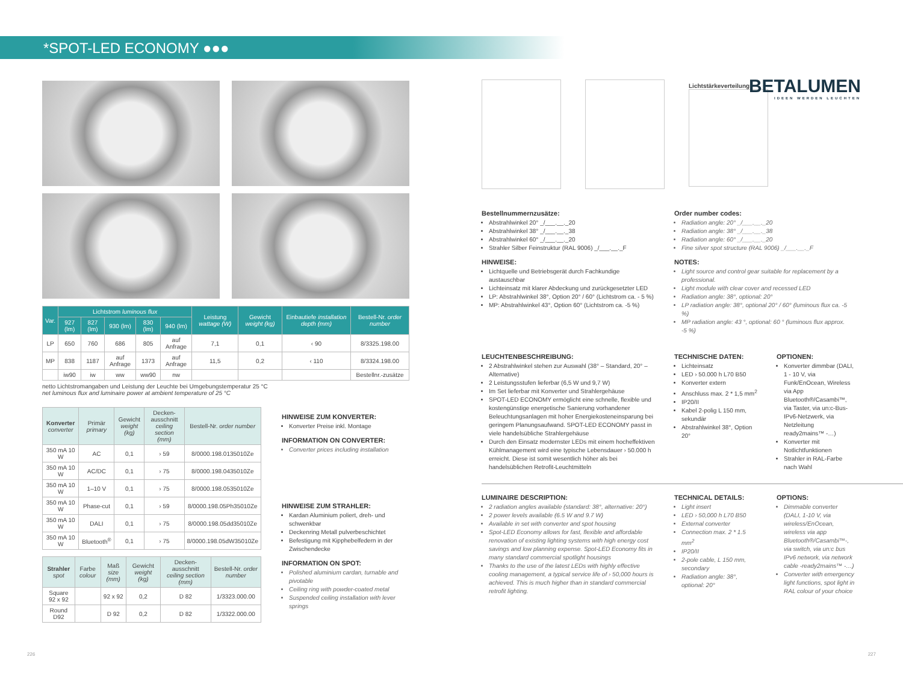*SPOT-LED ECONOMY ●●●
BETALUMEN
IDEEN WERDEN LEUCHTEN
| Var. | Lichtstrom luminous flux | | | | | Leistung wattage (W) | Gewicht weight (kg) | Einbautiefe installation depth (mm) | Bestell-Nr. order number |
| --- | --- | --- | --- | --- | --- | --- | --- | --- | --- |
| | 927 (lm) | 827 (lm) | 930 (lm) | 830 (lm) | 940 (lm) | | | | |
| LP | 650 | 760 | 686 | 805 | auf Anfrage | 7,1 | 0,1 | ‹ 90 | 8/3325.198.00 |
| MP | 838 | 1187 | auf Anfrage | 1373 | auf Anfrage | 11,5 | 0,2 | ‹ 110 | 8/3324.198.00 |
| | iw90 | iw | ww | ww90 | nw | | | | Bestellnr.-zusätze |
netto Lichtstromangaben und Leistung der Leuchte bei Umgebungstemperatur 25 °C
net luminous flux and luminaire power at ambient temperature of 25 °C
| Konverter converter | Primär primary | Gewicht weight (kg) | Decken-ausschnitt ceiling section (mm) | Bestell-Nr. order number |
| --- | --- | --- | --- | --- |
| 350 mA 10 W | AC | 0,1 | › 59 | 8/0000.198.0135010Ze |
| 350 mA 10 W | AC/DC | 0,1 | › 75 | 8/0000.198.0435010Ze |
| 350 mA 10 W | 1–10 V | 0,1 | › 75 | 8/0000.198.0535010Ze |
| 350 mA 10 W | Phase-cut | 0,1 | › 59 | 8/0000.198.05Ph35010Ze |
| 350 mA 10 W | DALI | 0,1 | › 75 | 8/0000.198.05dd35010Ze |
| 350 mA 10 W | Bluetooth<sup>®</sup> | 0,1 | › 75 | 8/0000.198.05dW35010Ze |
| Strahler spot | Farbe colour | Maß size (mm) | Gewicht weight (kg) | Decken-ausschnitt ceiling section (mm) | Bestell-Nr. order number |
| --- | --- | --- | --- | --- | --- |
| Square 92 x 92 | | 92 x 92 | 0,2 | D 82 | 1/3323.000.00 |
| Round D92 | | D 92 | 0,2 | D 82 | 1/3322.000.00 |
HINWEISE ZUM KONVERTER:
Konverter Preise inkl. Montage
INFORMATION ON CONVERTER:
Converter prices including installation
HINWEISE ZUM STRAHLER:
Kardan Aluminium poliert, dreh- und schwenkbar
Deckenring Metall pulverbeschichtet
Befestigung mit Kipphebelfedern in der Zwischendecke
INFORMATION ON SPOT:
Polished aluminium cardan, turnable and pivotable
Ceiling ring with powder-coated metal
Suspended ceiling installation with lever springs
Lichtstärkeverteilung
Bestellnummernzusätze:
Abstrahlwinkel 20° _/___.__._20
Abstrahlwinkel 38° _/___.__._38
Abstrahlwinkel 60° _/___.__._20
Strahler Silber Feinstruktur (RAL 9006) _/___.__._F
HINWEISE:
Lichtquelle und Betriebsgerät durch Fachkundige austauschbar
Lichteinsatz mit klarer Abdeckung und zurückgesetzter LED
LP: Abstrahlwinkel 38°, Option 20° / 60° (Lichtstrom ca. - 5 %)
MP: Abstrahlwinkel 43°, Option 60° (Lichtstrom ca. -5 %)
Order number codes:
Radiation angle: 20° _/___.__._20
Radiation angle: 38° _/___.__._38
Radiation angle: 60° _/___.__._20
Fine silver spot structure (RAL 9006) _/___.__._F
NOTES:
Light source and control gear suitable for replacement by a professional.
Light module with clear cover and recessed LED
Radiation angle: 38°, optional: 20°
LP radiation angle: 38°, optional 20° / 60° (luminous flux ca. -5 %)
MP radiation angle: 43 °, optional: 60 ° (luminous flux approx. -5 %)
LEUCHTENBESCHREIBUNG:
2 Abstrahlwinkel stehen zur Auswahl (38° – Standard, 20° – Alternative)
2 Leistungsstufen lieferbar (6,5 W und 9,7 W)
Im Set lieferbar mit Konverter und Strahlergehäuse
SPOT-LED ECONOMY ermöglicht eine schnelle, flexible und kostengünstige energetische Sanierung vorhandener Beleuchtungsanlagen mit hoher Energiekosteneinsparung bei geringem Planungsaufwand. SPOT-LED ECONOMY passt in viele handelsübliche Strahlergehäuse
Durch den Einsatz modernster LEDs mit einem hocheffektiven Kühlmanagement wird eine typische Lebensdauer › 50.000 h erreicht. Diese ist somit wesentlich höher als bei handelsüblichen Retrofit-Leuchtmitteln
TECHNISCHE DATEN:
Lichteinsatz
LED › 50.000 h L70 B50
Konverter extern
Anschluss max. 2 * 1,5 mm<sup>2</sup>
IP20/II
Kabel 2-polig L 150 mm, sekundär
Abstrahlwinkel 38°, Option 20°
OPTIONEN:
Konverter dimmbar (DALI, 1 - 10 V, via Funk/EnOcean, Wireless via App Bluetooth®/Casambi™, via Taster, via un:c-Bus-IPv6-Netzwerk, via Netzleitung ready2mains™ -…)
Konverter mit Notlichtfunktionen
Strahler in RAL-Farbe nach Wahl
LUMINAIRE DESCRIPTION:
2 radiation angles available (standard: 38°, alternative: 20°)
2 power levels available (6.5 W and 9.7 W)
Available in set with converter and spot housing
Spot-LED Economy allows for fast, flexible and affordable renovation of existing lighting systems with high energy cost savings and low planning expense. Spot-LED Economy fits in many standard commercial spotlight housings
Thanks to the use of the latest LEDs with highly effective cooling management, a typical service life of › 50,000 hours is achieved. This is much higher than in standard commercial retrofit lighting.
TECHNICAL DETAILS:
Light insert
LED › 50,000 h L70 B50
External converter
Connection max. 2 * 1.5 mm<sup>2</sup>
IP20/II
2-pole cable, L 150 mm, secondary
Radiation angle: 38°, optional: 20°
OPTIONS:
Dimmable converter (DALI, 1-10 V, via wireless/EnOcean, wireless via app Bluetooth®/Casambi™-, via switch, via un:c bus IPv6 network, via network cable -ready2mains™ -…)
Converter with emergency light functions, spot light in RAL colour of your choice
226 227